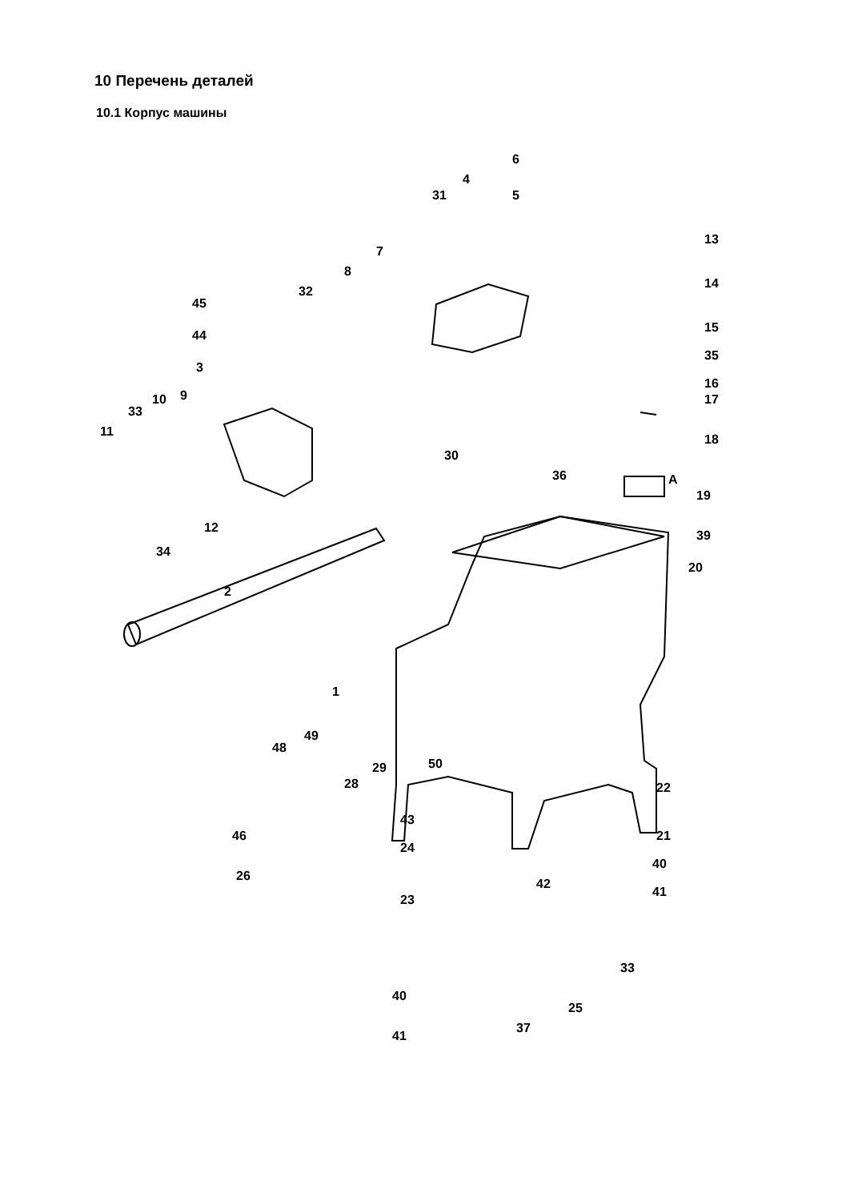10 Перечень деталей
10.1 Корпус машины
6
4
31 5
13
7
8
14
32
45
44
15
35
3
16
9 10
33
17
11
18
30
36 A
19
12
39
34
20
2
1
49
48
50 29
28 22
43
46 21
24
40
26
42
23
41
33
40
25
37
41